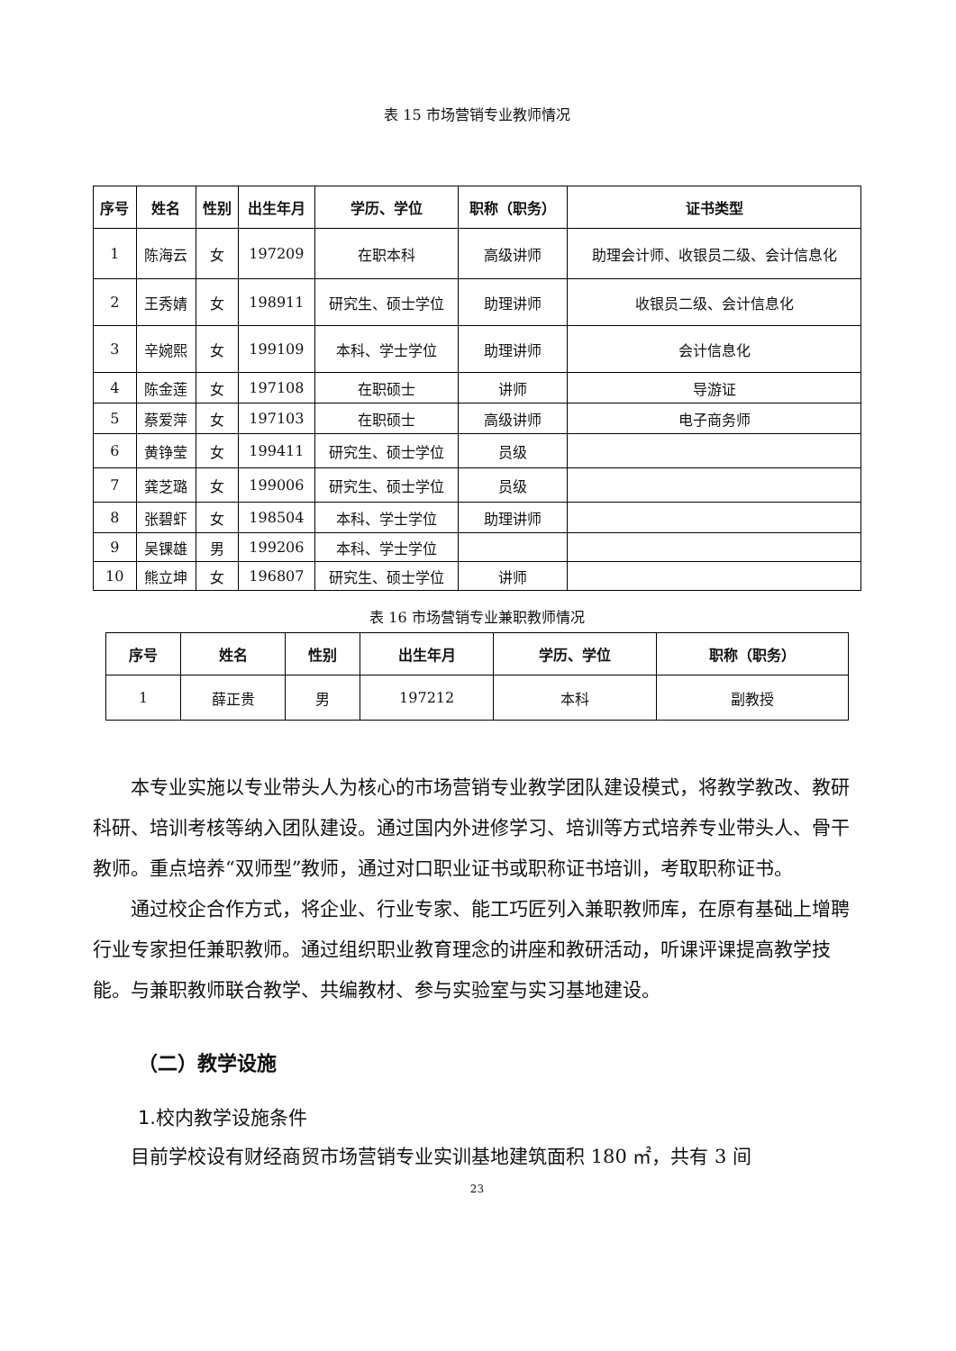表 15 市场营销专业教师情况
| 序号 | 姓名 | 性别 | 出生年月 | 学历、学位 | 职称（职务） | 证书类型 |
| --- | --- | --- | --- | --- | --- | --- |
| 1 | 陈海云 | 女 | 197209 | 在职本科 | 高级讲师 | 助理会计师、收银员二级、会计信息化 |
| 2 | 王秀婧 | 女 | 198911 | 研究生、硕士学位 | 助理讲师 | 收银员二级、会计信息化 |
| 3 | 辛婉熙 | 女 | 199109 | 本科、学士学位 | 助理讲师 | 会计信息化 |
| 4 | 陈金莲 | 女 | 197108 | 在职硕士 | 讲师 | 导游证 |
| 5 | 蔡爱萍 | 女 | 197103 | 在职硕士 | 高级讲师 | 电子商务师 |
| 6 | 黄铮莹 | 女 | 199411 | 研究生、硕士学位 | 员级 | |
| 7 | 龚芝璐 | 女 | 199006 | 研究生、硕士学位 | 员级 | |
| 8 | 张碧虾 | 女 | 198504 | 本科、学士学位 | 助理讲师 | |
| 9 | 吴锞雄 | 男 | 199206 | 本科、学士学位 | | |
| 10 | 熊立坤 | 女 | 196807 | 研究生、硕士学位 | 讲师 | |
表 16 市场营销专业兼职教师情况
| 序号 | 姓名 | 性别 | 出生年月 | 学历、学位 | 职称（职务） |
| --- | --- | --- | --- | --- | --- |
| 1 | 薛正贵 | 男 | 197212 | 本科 | 副教授 |
本专业实施以专业带头人为核心的市场营销专业教学团队建设模式，将教学教改、教研科研、培训考核等纳入团队建设。通过国内外进修学习、培训等方式培养专业带头人、骨干教师。重点培养“双师型”教师，通过对口职业证书或职称证书培训，考取职称证书。
通过校企合作方式，将企业、行业专家、能工巧匠列入兼职教师库，在原有基础上增聘行业专家担任兼职教师。通过组织职业教育理念的讲座和教研活动，听课评课提高教学技能。与兼职教师联合教学、共编教材、参与实验室与实习基地建设。
（二）教学设施
1.校内教学设施条件
目前学校设有财经商贸市场营销专业实训基地建筑面积 180 ㎡，共有 3 间
23